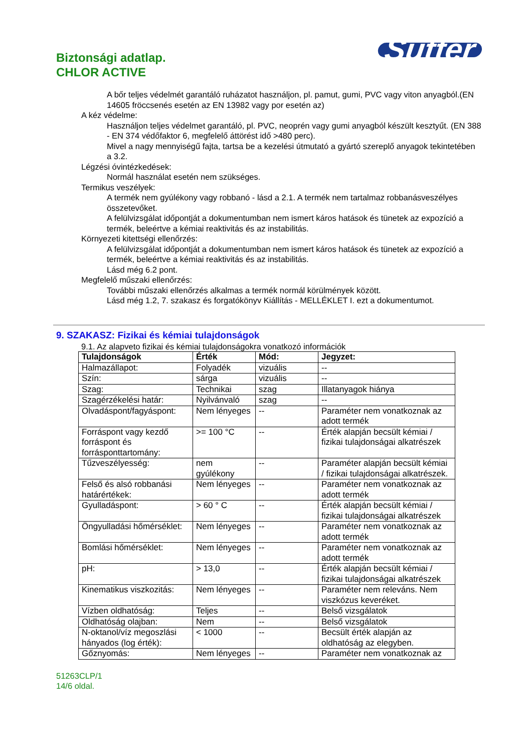Biztonsági adatlap.
CHLOR ACTIVE
Sutter
A bőr teljes védelmét garantáló ruházatot használjon, pl. pamut, gumi, PVC vagy viton anyagból.(EN 14605 fröccsenés esetén az EN 13982 vagy por esetén az)
A kéz védelme:
Használjon teljes védelmet garantáló, pl. PVC, neoprén vagy gumi anyagból készült kesztyűt. (EN 388 - EN 374 védőfaktor 6, megfelelő áttörést idő >480 perc).
Mivel a nagy mennyiségű fajta, tartsa be a kezelési útmutató a gyártó szereplő anyagok tekintetében a 3.2.
Légzési óvintézkedések:
Normál használat esetén nem szükséges.
Termikus veszélyek:
A termék nem gyúlékony vagy robbanó - lásd a 2.1. A termék nem tartalmaz robbanásveszélyes összetevőket.
A felülvizsgálat időpontját a dokumentumban nem ismert káros hatások és tünetek az expozíció a termék, beleértve a kémiai reaktivitás és az instabilitás.
Környezeti kitettségi ellenőrzés:
A felülvizsgálat időpontját a dokumentumban nem ismert káros hatások és tünetek az expozíció a termék, beleértve a kémiai reaktivitás és az instabilitás.
Lásd még 6.2 pont.
Megfelelő műszaki ellenőrzés:
További műszaki ellenőrzés alkalmas a termék normál körülmények között.
Lásd még 1.2, 7. szakasz és forgatókönyv Kiállítás - MELLÉKLET I. ezt a dokumentumot.
9. SZAKASZ: Fizikai és kémiai tulajdonságok
9.1. Az alapveto fizikai és kémiai tulajdonságokra vonatkozó információk
| Tulajdonságok | Érték | Mód: | Jegyzet: |
| --- | --- | --- | --- |
| Halmazállapot: | Folyadék | vizuális | -- |
| Szín: | sárga | vizuális | -- |
| Szag: | Technikai | szag | Illatanyagok hiánya |
| Szagérzékelési határ: | Nyilvánvaló | szag | -- |
| Olvadáspont/fagyáspont: | Nem lényeges | -- | Paraméter nem vonatkoznak az adott termék |
| Forráspont vagy kezdő forráspont és forrásponttartomány: | >= 100 °C | -- | Érték alapján becsült kémiai / fizikai tulajdonságai alkatrészek |
| Tűzveszélyesség: | nem gyúlékony | -- | Paraméter alapján becsült kémiai / fizikai tulajdonságai alkatrészek. |
| Felső és alsó robbanási határértékek: | Nem lényeges | -- | Paraméter nem vonatkoznak az adott termék |
| Gyulladáspont: | > 60 ° C | -- | Érték alapján becsült kémiai / fizikai tulajdonságai alkatrészek |
| Öngyulladási hőmérséklet: | Nem lényeges | -- | Paraméter nem vonatkoznak az adott termék |
| Bomlási hőmérséklet: | Nem lényeges | -- | Paraméter nem vonatkoznak az adott termék |
| pH: | > 13,0 | -- | Érték alapján becsült kémiai / fizikai tulajdonságai alkatrészek |
| Kinematikus viszkozitás: | Nem lényeges | -- | Paraméter nem releváns. Nem viszkózus keveréket. |
| Vízben oldhatóság: | Teljes | -- | Belső vizsgálatok |
| Oldhatóság olajban: | Nem | -- | Belső vizsgálatok |
| N-oktanol/víz megoszlási hányados (log érték): | < 1000 | -- | Becsült érték alapján az oldhatóság az elegyben. |
| Gőznyomás: | Nem lényeges | -- | Paraméter nem vonatkoznak az |
51263CLP/1
14/6 oldal.